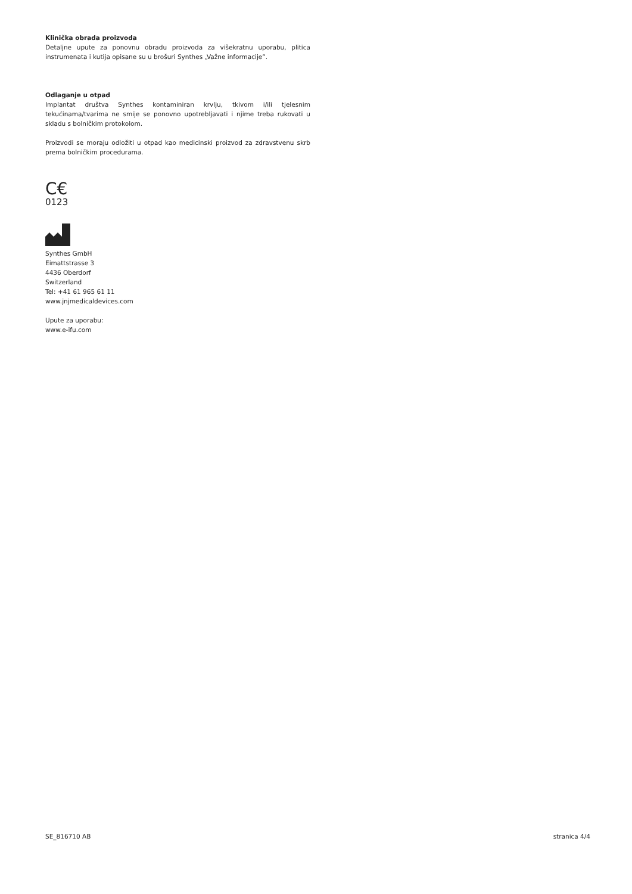Klinička obrada proizvoda
Detaljne upute za ponovnu obradu proizvoda za višekratnu uporabu, plitica instrumenata i kutija opisane su u brošuri Synthes „Važne informacije”.
Odlaganje u otpad
Implantat društva Synthes kontaminiran krvlju, tkivom i/ili tjelesnim tekućinama/tvarima ne smije se ponovno upotrebljavati i njime treba rukovati u skladu s bolničkim protokolom.
Proizvodi se moraju odložiti u otpad kao medicinski proizvod za zdravstvenu skrb prema bolničkim procedurama.
C€
0123
Synthes GmbH
Eimattstrasse 3
4436 Oberdorf
Switzerland
Tel: +41 61 965 61 11
www.jnjmedicaldevices.com
Upute za uporabu:
www.e-ifu.com
SE_816710 AB stranica 4/4